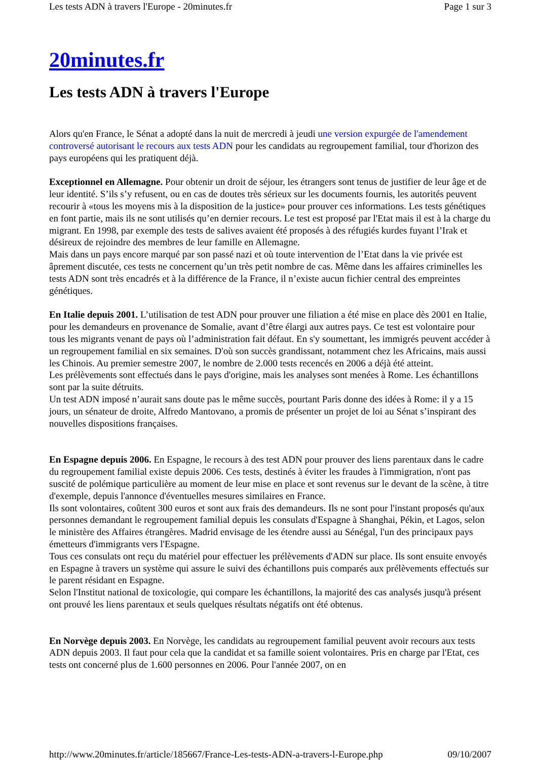Les tests ADN à travers l'Europe - 20minutes.fr Page 1 sur 3
20minutes.fr
Les tests ADN à travers l'Europe
Alors qu'en France, le Sénat a adopté dans la nuit de mercredi à jeudi une version expurgée de l'amendement controversé autorisant le recours aux tests ADN pour les candidats au regroupement familial, tour d'horizon des pays européens qui les pratiquent déjà.
Exceptionnel en Allemagne. Pour obtenir un droit de séjour, les étrangers sont tenus de justifier de leur âge et de leur identité. S’ils s’y refusent, ou en cas de doutes très sérieux sur les documents fournis, les autorités peuvent recourir à «tous les moyens mis à la disposition de la justice» pour prouver ces informations. Les tests génétiques en font partie, mais ils ne sont utilisés qu’en dernier recours. Le test est proposé par l'Etat mais il est à la charge du migrant. En 1998, par exemple des tests de salives avaient été proposés à des réfugiés kurdes fuyant l’Irak et désireux de rejoindre des membres de leur famille en Allemagne.
Mais dans un pays encore marqué par son passé nazi et où toute intervention de l’Etat dans la vie privée est âprement discutée, ces tests ne concernent qu’un très petit nombre de cas. Même dans les affaires criminelles les tests ADN sont très encadrés et à la différence de la France, il n’existe aucun fichier central des empreintes génétiques.
En Italie depuis 2001. L’utilisation de test ADN pour prouver une filiation a été mise en place dès 2001 en Italie, pour les demandeurs en provenance de Somalie, avant d’être élargi aux autres pays. Ce test est volontaire pour tous les migrants venant de pays où l’administration fait défaut. En s'y soumettant, les immigrés peuvent accéder à un regroupement familial en six semaines. D'où son succès grandissant, notamment chez les Africains, mais aussi les Chinois. Au premier semestre 2007, le nombre de 2.000 tests recencés en 2006 a déjà été atteint.
Les prélèvements sont effectués dans le pays d'origine, mais les analyses sont menées à Rome. Les échantillons sont par la suite détruits.
Un test ADN imposé n’aurait sans doute pas le même succès, pourtant Paris donne des idées à Rome: il y a 15 jours, un sénateur de droite, Alfredo Mantovano, a promis de présenter un projet de loi au Sénat s’inspirant des nouvelles dispositions françaises.
En Espagne depuis 2006. En Espagne, le recours à des test ADN pour prouver des liens parentaux dans le cadre du regroupement familial existe depuis 2006. Ces tests, destinés à éviter les fraudes à l'immigration, n'ont pas suscité de polémique particulière au moment de leur mise en place et sont revenus sur le devant de la scène, à titre d'exemple, depuis l'annonce d'éventuelles mesures similaires en France.
Ils sont volontaires, coûtent 300 euros et sont aux frais des demandeurs. Ils ne sont pour l'instant proposés qu'aux personnes demandant le regroupement familial depuis les consulats d'Espagne à Shanghai, Pékin, et Lagos, selon le ministère des Affaires étrangères. Madrid envisage de les étendre aussi au Sénégal, l'un des principaux pays émetteurs d'immigrants vers l'Espagne.
Tous ces consulats ont reçu du matériel pour effectuer les prélèvements d'ADN sur place. Ils sont ensuite envoyés en Espagne à travers un système qui assure le suivi des échantillons puis comparés aux prélèvements effectués sur le parent résidant en Espagne.
Selon l'Institut national de toxicologie, qui compare les échantillons, la majorité des cas analysés jusqu'à présent ont prouvé les liens parentaux et seuls quelques résultats négatifs ont été obtenus.
En Norvège depuis 2003. En Norvège, les candidats au regroupement familial peuvent avoir recours aux tests ADN depuis 2003. Il faut pour cela que la candidat et sa famille soient volontaires. Pris en charge par l'Etat, ces tests ont concerné plus de 1.600 personnes en 2006. Pour l'année 2007, on en
http://www.20minutes.fr/article/185667/France-Les-tests-ADN-a-travers-l-Europe.php 09/10/2007